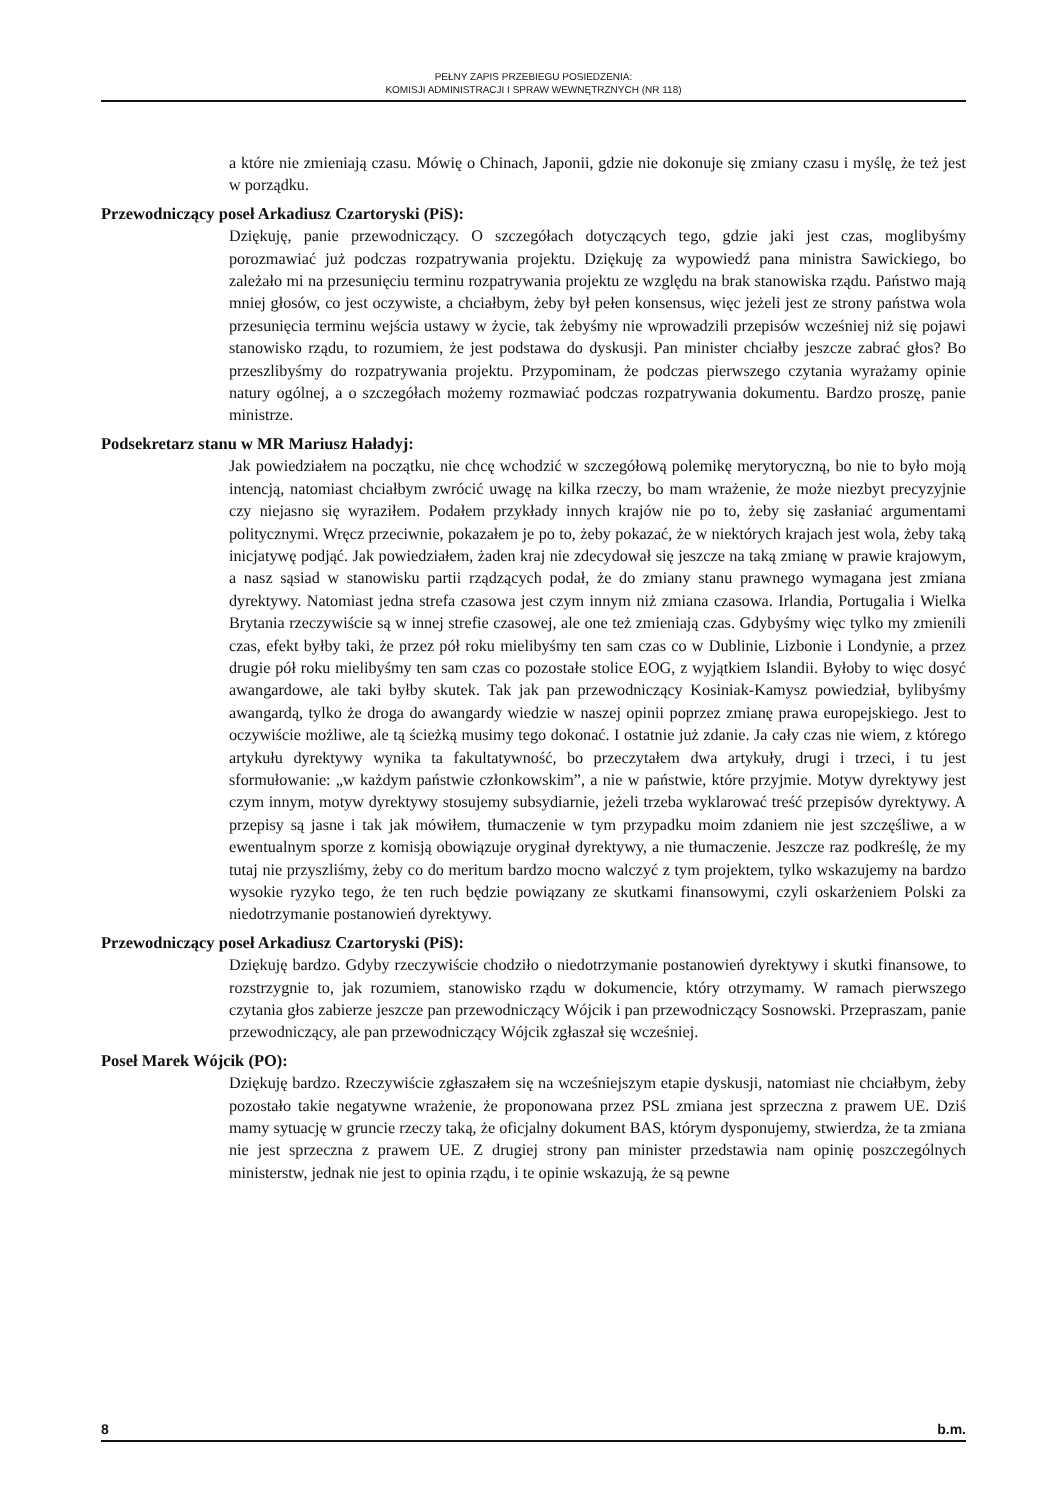PEŁNY ZAPIS PRZEBIEGU POSIEDZENIA:
KOMISJI ADMINISTRACJI I SPRAW WEWNĘTRZNYCH (NR 118)
a które nie zmieniają czasu. Mówię o Chinach, Japonii, gdzie nie dokonuje się zmiany czasu i myślę, że też jest w porządku.
Przewodniczący poseł Arkadiusz Czartoryski (PiS):
Dziękuję, panie przewodniczący. O szczegółach dotyczących tego, gdzie jaki jest czas, moglibyśmy porozmawiać już podczas rozpatrywania projektu. Dziękuję za wypowiedź pana ministra Sawickiego, bo zależało mi na przesunięciu terminu rozpatrywania projektu ze względu na brak stanowiska rządu. Państwo mają mniej głosów, co jest oczywiste, a chciałbym, żeby był pełen konsensus, więc jeżeli jest ze strony państwa wola przesunięcia terminu wejścia ustawy w życie, tak żebyśmy nie wprowadzili przepisów wcześniej niż się pojawi stanowisko rządu, to rozumiem, że jest podstawa do dyskusji. Pan minister chciałby jeszcze zabrać głos? Bo przeszlibyśmy do rozpatrywania projektu. Przypominam, że podczas pierwszego czytania wyrażamy opinie natury ogólnej, a o szczegółach możemy rozmawiać podczas rozpatrywania dokumentu. Bardzo proszę, panie ministrze.
Podsekretarz stanu w MR Mariusz Haładyj:
Jak powiedziałem na początku, nie chcę wchodzić w szczegółową polemikę merytoryczną, bo nie to było moją intencją, natomiast chciałbym zwrócić uwagę na kilka rzeczy, bo mam wrażenie, że może niezbyt precyzyjnie czy niejasno się wyraziłem. Podałem przykłady innych krajów nie po to, żeby się zasłaniać argumentami politycznymi. Wręcz przeciwnie, pokazałem je po to, żeby pokazać, że w niektórych krajach jest wola, żeby taką inicjatywę podjąć. Jak powiedziałem, żaden kraj nie zdecydował się jeszcze na taką zmianę w prawie krajowym, a nasz sąsiad w stanowisku partii rządzących podał, że do zmiany stanu prawnego wymagana jest zmiana dyrektywy. Natomiast jedna strefa czasowa jest czym innym niż zmiana czasowa. Irlandia, Portugalia i Wielka Brytania rzeczywiście są w innej strefie czasowej, ale one też zmieniają czas. Gdybyśmy więc tylko my zmienili czas, efekt byłby taki, że przez pół roku mielibyśmy ten sam czas co w Dublinie, Lizbonie i Londynie, a przez drugie pół roku mielibyśmy ten sam czas co pozostałe stolice EOG, z wyjątkiem Islandii. Byłoby to więc dosyć awangardowe, ale taki byłby skutek. Tak jak pan przewodniczący Kosiniak-Kamysz powiedział, bylibyśmy awangardą, tylko że droga do awangardy wiedzie w naszej opinii poprzez zmianę prawa europejskiego. Jest to oczywiście możliwe, ale tą ścieżką musimy tego dokonać. I ostatnie już zdanie. Ja cały czas nie wiem, z którego artykułu dyrektywy wynika ta fakultatywność, bo przeczytałem dwa artykuły, drugi i trzeci, i tu jest sformułowanie: „w każdym państwie członkowskim”, a nie w państwie, które przyjmie. Motyw dyrektywy jest czym innym, motyw dyrektywy stosujemy subsydiarnie, jeżeli trzeba wyklarować treść przepisów dyrektywy. A przepisy są jasne i tak jak mówiłem, tłumaczenie w tym przypadku moim zdaniem nie jest szczęśliwe, a w ewentualnym sporze z komisją obowiązuje oryginał dyrektywy, a nie tłumaczenie. Jeszcze raz podkreślę, że my tutaj nie przyszliśmy, żeby co do meritum bardzo mocno walczyć z tym projektem, tylko wskazujemy na bardzo wysokie ryzyko tego, że ten ruch będzie powiązany ze skutkami finansowymi, czyli oskarżeniem Polski za niedotrzymanie postanowień dyrektywy.
Przewodniczący poseł Arkadiusz Czartoryski (PiS):
Dziękuję bardzo. Gdyby rzeczywiście chodziło o niedotrzymanie postanowień dyrektywy i skutki finansowe, to rozstrzygnie to, jak rozumiem, stanowisko rządu w dokumencie, który otrzymamy. W ramach pierwszego czytania głos zabierze jeszcze pan przewodniczący Wójcik i pan przewodniczący Sosnowski. Przepraszam, panie przewodniczący, ale pan przewodniczący Wójcik zgłaszał się wcześniej.
Poseł Marek Wójcik (PO):
Dziękuję bardzo. Rzeczywiście zgłaszałem się na wcześniejszym etapie dyskusji, natomiast nie chciałbym, żeby pozostało takie negatywne wrażenie, że proponowana przez PSL zmiana jest sprzeczna z prawem UE. Dziś mamy sytuację w gruncie rzeczy taką, że oficjalny dokument BAS, którym dysponujemy, stwierdza, że ta zmiana nie jest sprzeczna z prawem UE. Z drugiej strony pan minister przedstawia nam opinię poszczególnych ministerstw, jednak nie jest to opinia rządu, i te opinie wskazują, że są pewne
8 b.m.